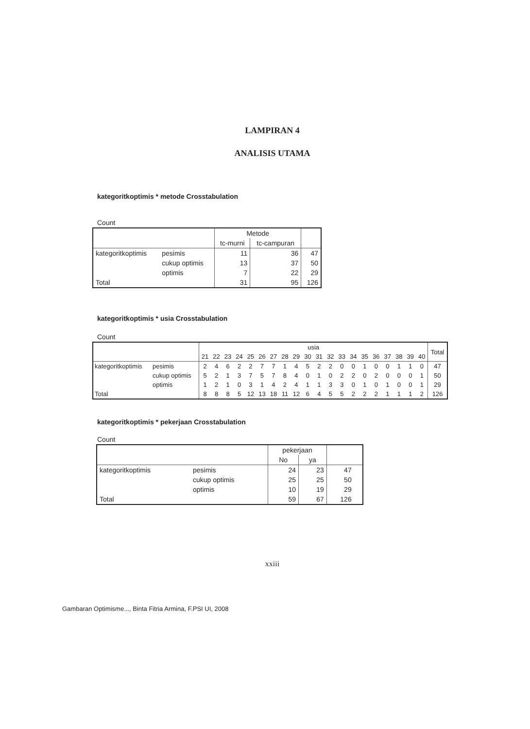LAMPIRAN 4
ANALISIS UTAMA
kategoritkoptimis * metode Crosstabulation
Count
| | | Metode | | |
| --- | --- | --- | --- | --- |
| | | tc-murni | tc-campuran | |
| kategoritkoptimis | pesimis | 11 | 36 | 47 |
| | cukup optimis | 13 | 37 | 50 |
| | optimis | 7 | 22 | 29 |
| Total | | 31 | 95 | 126 |
kategoritkoptimis * usia Crosstabulation
Count
| | | usia | | | | | | | | | | | | | | | | | | | | Total |
| --- | --- | --- | --- | --- | --- | --- | --- | --- | --- | --- | --- | --- | --- | --- | --- | --- | --- | --- | --- | --- | --- | --- |
| | | 21 | 22 | 23 | 24 | 25 | 26 | 27 | 28 | 29 | 30 | 31 | 32 | 33 | 34 | 35 | 36 | 37 | 38 | 39 | 40 | |
| kategoritkoptimis | pesimis | 2 | 4 | 6 | 2 | 2 | 7 | 7 | 1 | 4 | 5 | 2 | 2 | 0 | 0 | 1 | 0 | 0 | 1 | 1 | 0 | 47 |
| | cukup optimis | 5 | 2 | 1 | 3 | 7 | 5 | 7 | 8 | 4 | 0 | 1 | 0 | 2 | 2 | 0 | 2 | 0 | 0 | 0 | 1 | 50 |
| | optimis | 1 | 2 | 1 | 0 | 3 | 1 | 4 | 2 | 4 | 1 | 1 | 3 | 3 | 0 | 1 | 0 | 1 | 0 | 0 | 1 | 29 |
| Total | | 8 | 8 | 8 | 5 | 12 | 13 | 18 | 11 | 12 | 6 | 4 | 5 | 5 | 2 | 2 | 2 | 1 | 1 | 1 | 2 | 126 |
kategoritkoptimis * pekerjaan Crosstabulation
Count
| | | pekerjaan | | | |
| --- | --- | --- | --- | --- | --- |
| | | No | ya | | |
| kategoritkoptimis | pesimis | 24 | 23 | 47 | |
| | cukup optimis | 25 | 25 | 50 | |
| | optimis | 10 | 19 | 29 | |
| Total | | 59 | 67 | 126 | |
xxiii
Gambaran Optimisme..., Binta Fitria Armina, F.PSI UI, 2008